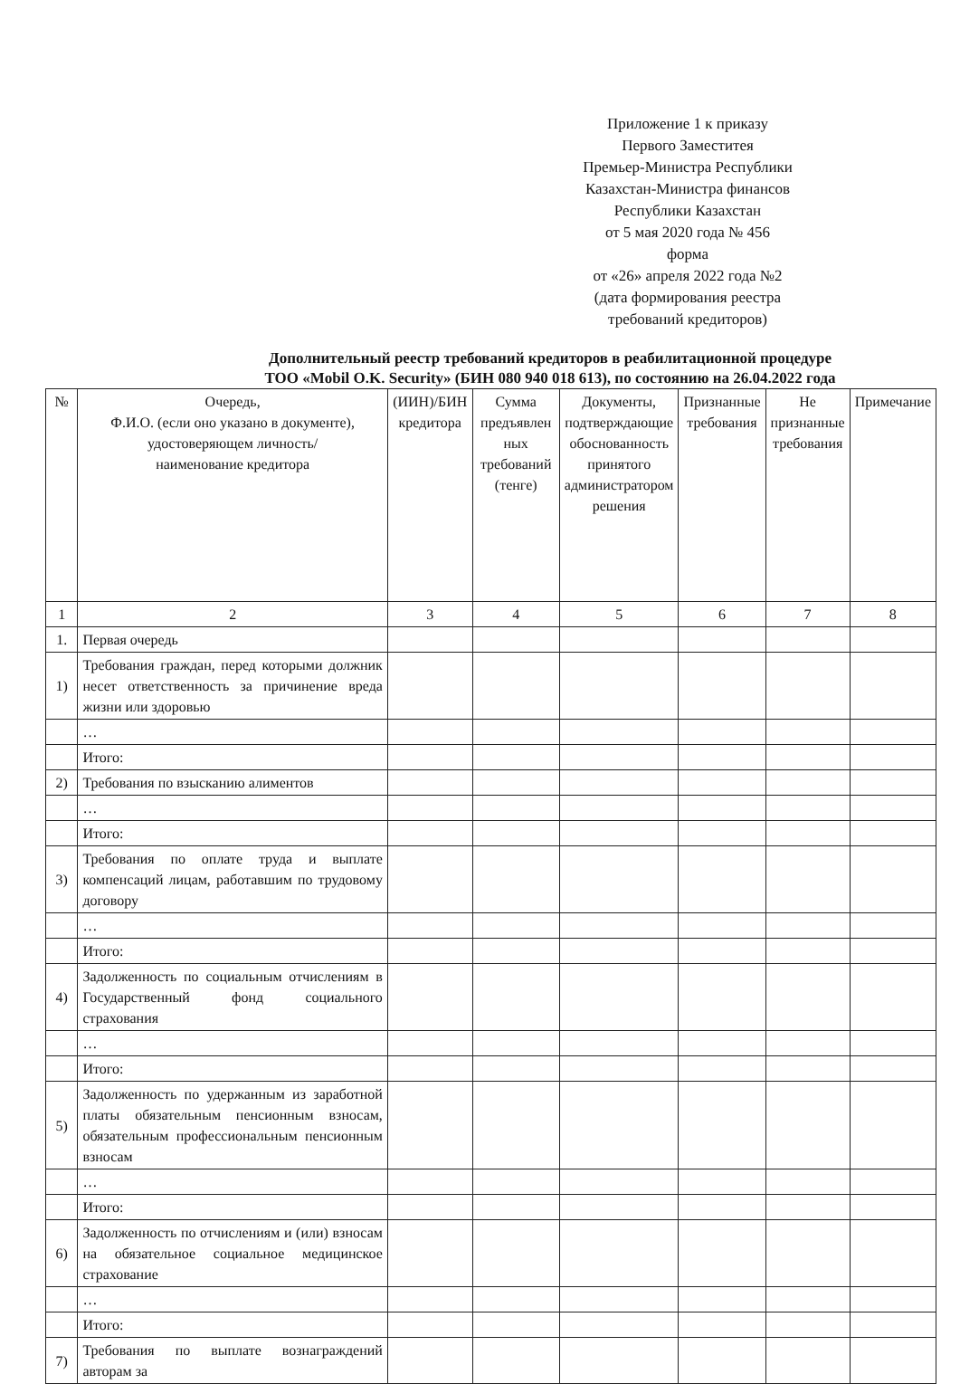Приложение 1 к приказу
Первого Заместитея
Премьер-Министра Республики
Казахстан-Министра финансов
Республики Казахстан
от 5 мая 2020 года № 456
форма
от «26» апреля 2022 года №2
(дата формирования реестра
требований кредиторов)
Дополнительный реестр требований кредиторов в реабилитационной процедуре
ТОО «Mobil O.K. Security» (БИН 080 940 018 613), по состоянию на 26.04.2022 года
| № | Очередь, Ф.И.О. (если оно указано в документе), удостоверяющем личность/ наименование кредитора | (ИИН)/БИН кредитора | Сумма предъявлен ных требований (тенге) | Документы, подтверждающие обоснованность принятого администратором решения | Признанные требования | Не признанные требования | Примечание |
| --- | --- | --- | --- | --- | --- | --- | --- |
| 1 | 2 | 3 | 4 | 5 | 6 | 7 | 8 |
| 1. | Первая очередь | | | | | | |
| 1) | Требования граждан, перед которыми должник несет ответственность за причинение вреда жизни или здоровью | | | | | | |
| | … | | | | | | |
| | Итого: | | | | | | |
| 2) | Требования по взысканию алиментов | | | | | | |
| | … | | | | | | |
| | Итого: | | | | | | |
| 3) | Требования по оплате труда и выплате компенсаций лицам, работавшим по трудовому договору | | | | | | |
| | … | | | | | | |
| | Итого: | | | | | | |
| 4) | Задолженность по социальным отчислениям в Государственный фонд социального страхования | | | | | | |
| | … | | | | | | |
| | Итого: | | | | | | |
| 5) | Задолженность по удержанным из заработной платы обязательным пенсионным взносам, обязательным профессиональным пенсионным взносам | | | | | | |
| | … | | | | | | |
| | Итого: | | | | | | |
| 6) | Задолженность по отчислениям и (или) взносам на обязательное социальное медицинское страхование | | | | | | |
| | … | | | | | | |
| | Итого: | | | | | | |
| 7) | Требования по выплате вознаграждений авторам за | | | | | | |